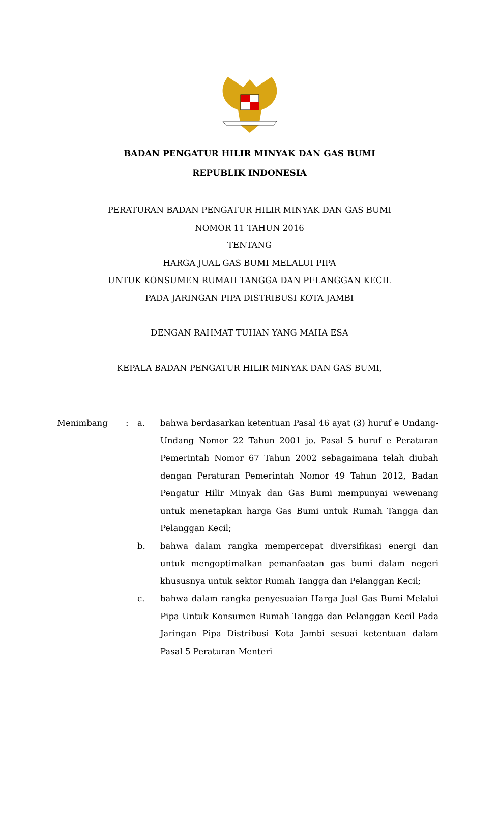BADAN PENGATUR HILIR MINYAK DAN GAS BUMI
REPUBLIK INDONESIA
PERATURAN BADAN PENGATUR HILIR MINYAK DAN GAS BUMI
NOMOR 11 TAHUN 2016
TENTANG
HARGA JUAL GAS BUMI MELALUI PIPA
UNTUK KONSUMEN RUMAH TANGGA DAN PELANGGAN KECIL
PADA JARINGAN PIPA DISTRIBUSI KOTA JAMBI
DENGAN RAHMAT TUHAN YANG MAHA ESA
KEPALA BADAN PENGATUR HILIR MINYAK DAN GAS BUMI,
| Menimbang | : | a. | bahwa berdasarkan ketentuan Pasal 46 ayat (3) huruf e Undang-Undang Nomor 22 Tahun 2001 jo. Pasal 5 huruf e Peraturan Pemerintah Nomor 67 Tahun 2002 sebagaimana telah diubah dengan Peraturan Pemerintah Nomor 49 Tahun 2012, Badan Pengatur Hilir Minyak dan Gas Bumi mempunyai wewenang untuk menetapkan harga Gas Bumi untuk Rumah Tangga dan Pelanggan Kecil; |
| | | b. | bahwa dalam rangka mempercepat diversifikasi energi dan untuk mengoptimalkan pemanfaatan gas bumi dalam negeri khususnya untuk sektor Rumah Tangga dan Pelanggan Kecil; |
| | | c. | bahwa dalam rangka penyesuaian Harga Jual Gas Bumi Melalui Pipa Untuk Konsumen Rumah Tangga dan Pelanggan Kecil Pada Jaringan Pipa Distribusi Kota Jambi sesuai ketentuan dalam Pasal 5 Peraturan Menteri |